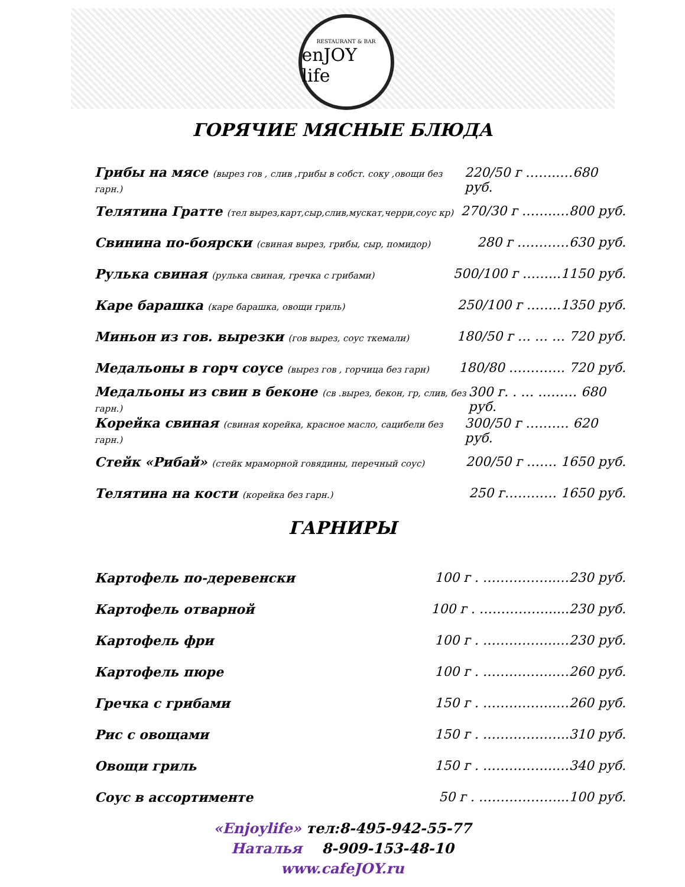RESTAURANT & BAR
enJOY life
ГОРЯЧИЕ МЯСНЫЕ БЛЮДА
Грибы на мясе (вырез гов , слив ,грибы в собст. соку ,овощи без гарн.)
220/50 г ……..…680 руб.
Телятина Гратте (тел вырез,карт,сыр,слив,мускат,черри,соус кр)
270/30 г ……..…800 руб.
Свинина по-боярски (свиная вырез, грибы, сыр, помидор)
280 г …………630 руб.
Рулька свиная (рулька свиная, гречка с грибами)
500/100 г ……...1150 руб.
Каре барашка (каре барашка, овощи гриль)
250/100 г ……..1350 руб.
Миньон из гов. вырезки (гов вырез, соус ткемали)
180/50 г … … … 720 руб.
Медальоны в горч соусе (вырез гов , горчица без гарн)
180/80 …………. 720 руб.
Медальоны из свин в беконе (св .вырез, бекон, гр, слив, без гарн.)
300 г. . … ……… 680 руб.
Корейка свиная (свиная корейка, красное масло, сацибели без гарн.)
300/50 г ………. 620 руб.
Стейк «Рибай» (стейк мраморной говядины, перечный соус)
200/50 г ……. 1650 руб.
Телятина на кости (корейка без гарн.)
250 г………… 1650 руб.
ГАРНИРЫ
Картофель по-деревенски 100 г . ……………..…230 руб.
Картофель отварной 100 г . ……………......230 руб.
Картофель фри 100 г . ……………..…230 руб.
Картофель пюре 100 г . ……………..…260 руб.
Гречка с грибами 150 г . ……………..…260 руб.
Рис с овощами 150 г . ………………..310 руб.
Овощи гриль 150 г . ……………..…340 руб.
Соус в ассортименте 50 г . ………………...100 руб.
«Enjoylife» тел:8-495-942-55-77
Наталья 8-909-153-48-10
www.cafeJOY.ru